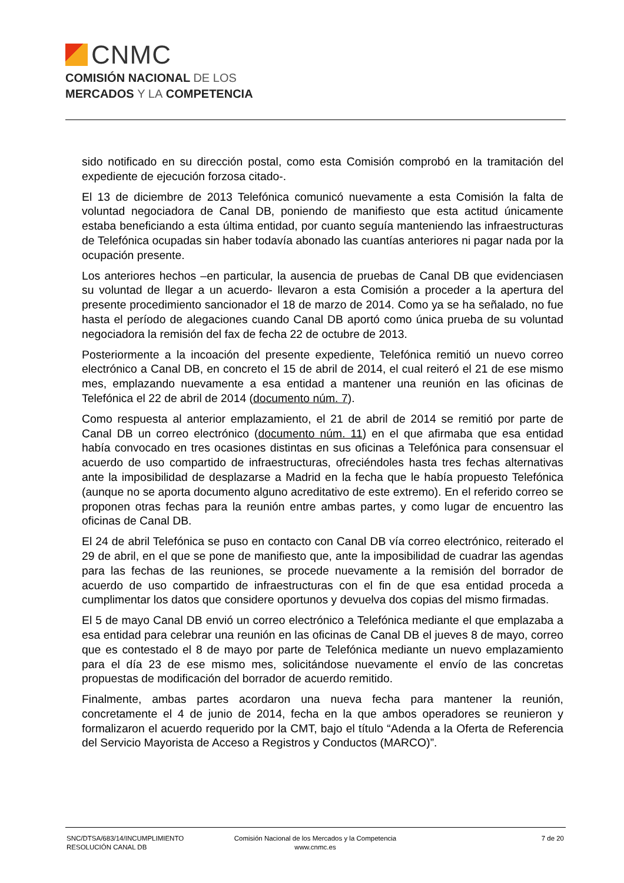CNMC
COMISIÓN NACIONAL DE LOS
MERCADOS Y LA COMPETENCIA
sido notificado en su dirección postal, como esta Comisión comprobó en la tramitación del expediente de ejecución forzosa citado-.
El 13 de diciembre de 2013 Telefónica comunicó nuevamente a esta Comisión la falta de voluntad negociadora de Canal DB, poniendo de manifiesto que esta actitud únicamente estaba beneficiando a esta última entidad, por cuanto seguía manteniendo las infraestructuras de Telefónica ocupadas sin haber todavía abonado las cuantías anteriores ni pagar nada por la ocupación presente.
Los anteriores hechos –en particular, la ausencia de pruebas de Canal DB que evidenciasen su voluntad de llegar a un acuerdo- llevaron a esta Comisión a proceder a la apertura del presente procedimiento sancionador el 18 de marzo de 2014. Como ya se ha señalado, no fue hasta el período de alegaciones cuando Canal DB aportó como única prueba de su voluntad negociadora la remisión del fax de fecha 22 de octubre de 2013.
Posteriormente a la incoación del presente expediente, Telefónica remitió un nuevo correo electrónico a Canal DB, en concreto el 15 de abril de 2014, el cual reiteró el 21 de ese mismo mes, emplazando nuevamente a esa entidad a mantener una reunión en las oficinas de Telefónica el 22 de abril de 2014 (documento núm. 7).
Como respuesta al anterior emplazamiento, el 21 de abril de 2014 se remitió por parte de Canal DB un correo electrónico (documento núm. 11) en el que afirmaba que esa entidad había convocado en tres ocasiones distintas en sus oficinas a Telefónica para consensuar el acuerdo de uso compartido de infraestructuras, ofreciéndoles hasta tres fechas alternativas ante la imposibilidad de desplazarse a Madrid en la fecha que le había propuesto Telefónica (aunque no se aporta documento alguno acreditativo de este extremo). En el referido correo se proponen otras fechas para la reunión entre ambas partes, y como lugar de encuentro las oficinas de Canal DB.
El 24 de abril Telefónica se puso en contacto con Canal DB vía correo electrónico, reiterado el 29 de abril, en el que se pone de manifiesto que, ante la imposibilidad de cuadrar las agendas para las fechas de las reuniones, se procede nuevamente a la remisión del borrador de acuerdo de uso compartido de infraestructuras con el fin de que esa entidad proceda a cumplimentar los datos que considere oportunos y devuelva dos copias del mismo firmadas.
El 5 de mayo Canal DB envió un correo electrónico a Telefónica mediante el que emplazaba a esa entidad para celebrar una reunión en las oficinas de Canal DB el jueves 8 de mayo, correo que es contestado el 8 de mayo por parte de Telefónica mediante un nuevo emplazamiento para el día 23 de ese mismo mes, solicitándose nuevamente el envío de las concretas propuestas de modificación del borrador de acuerdo remitido.
Finalmente, ambas partes acordaron una nueva fecha para mantener la reunión, concretamente el 4 de junio de 2014, fecha en la que ambos operadores se reunieron y formalizaron el acuerdo requerido por la CMT, bajo el título “Adenda a la Oferta de Referencia del Servicio Mayorista de Acceso a Registros y Conductos (MARCO)”.
SNC/DTSA/683/14/INCUMPLIMIENTO
RESOLUCIÓN CANAL DB
Comisión Nacional de los Mercados y la Competencia
www.cnmc.es
7 de 20